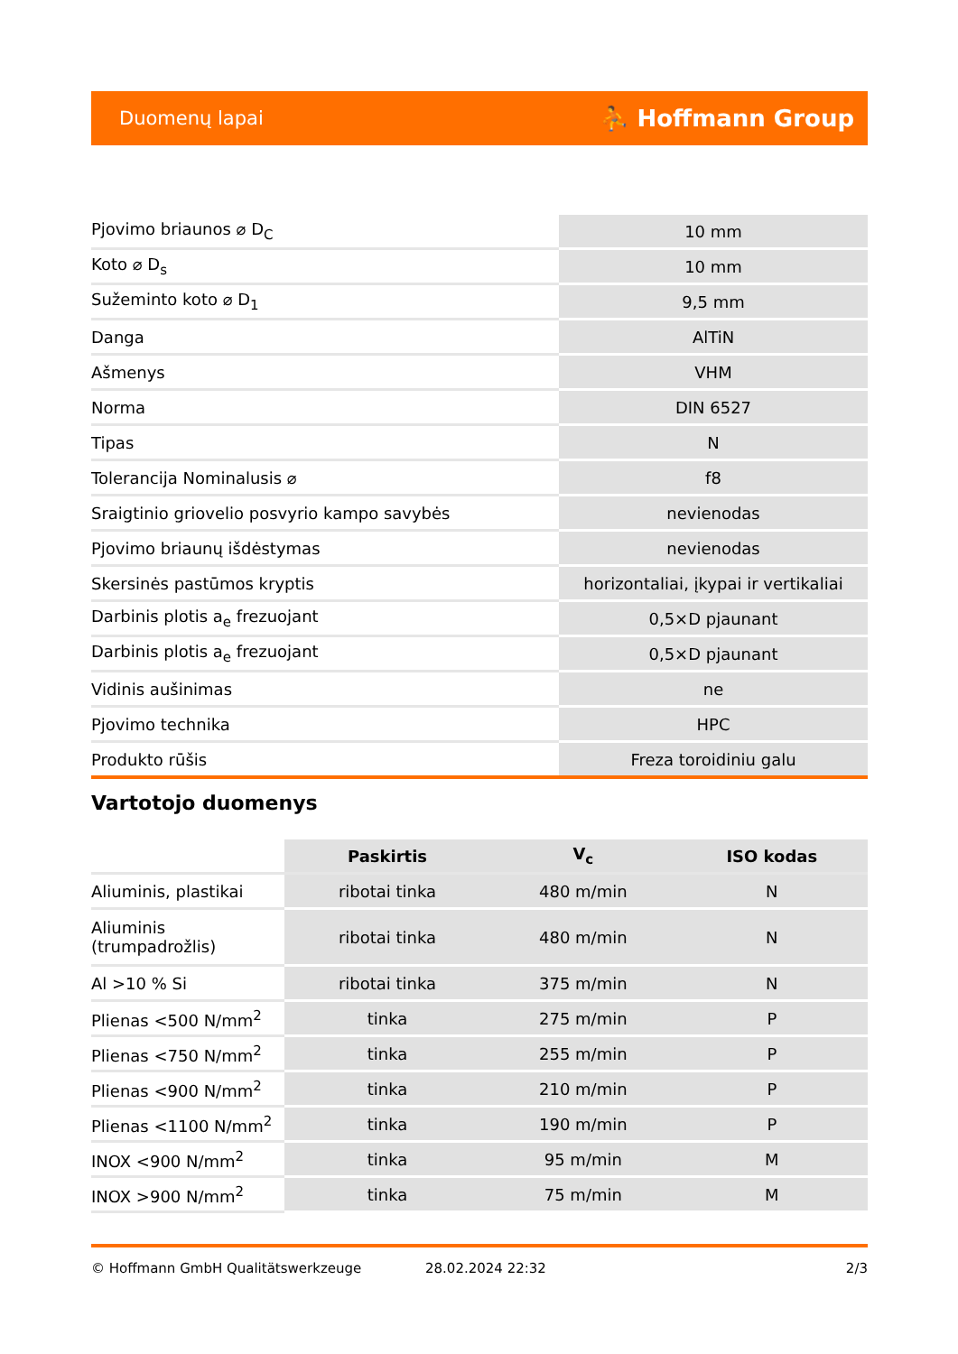Duomenų lapai ⛹ Hoffmann Group
| Pjovimo briaunos ⌀ D<sub>C</sub> | 10 mm |
| Koto ⌀ D<sub>s</sub> | 10 mm |
| Sužeminto koto ⌀ D<sub>1</sub> | 9,5 mm |
| Danga | AlTiN |
| Ašmenys | VHM |
| Norma | DIN 6527 |
| Tipas | N |
| Tolerancija Nominalusis ⌀ | f8 |
| Sraigtinio griovelio posvyrio kampo savybės | nevienodas |
| Pjovimo briaunų išdėstymas | nevienodas |
| Skersinės pastūmos kryptis | horizontaliai, įkypai ir vertikaliai |
| Darbinis plotis a<sub>e</sub> frezuojant | 0,5×D pjaunant |
| Darbinis plotis a<sub>e</sub> frezuojant | 0,5×D pjaunant |
| Vidinis aušinimas | ne |
| Pjovimo technika | HPC |
| Produkto rūšis | Freza toroidiniu galu |
Vartotojo duomenys
| | Paskirtis | V<sub>c</sub> | ISO kodas |
| --- | --- | --- | --- |
| Aliuminis, plastikai | ribotai tinka | 480 m/min | N |
| Aliuminis (trumpadrožlis) | ribotai tinka | 480 m/min | N |
| Al >10 % Si | ribotai tinka | 375 m/min | N |
| Plienas <500 N/mm<sup>2</sup> | tinka | 275 m/min | P |
| Plienas <750 N/mm<sup>2</sup> | tinka | 255 m/min | P |
| Plienas <900 N/mm<sup>2</sup> | tinka | 210 m/min | P |
| Plienas <1100 N/mm<sup>2</sup> | tinka | 190 m/min | P |
| INOX <900 N/mm<sup>2</sup> | tinka | 95 m/min | M |
| INOX >900 N/mm<sup>2</sup> | tinka | 75 m/min | M |
© Hoffmann GmbH Qualitätswerkzeuge 28.02.2024 22:32 2/3